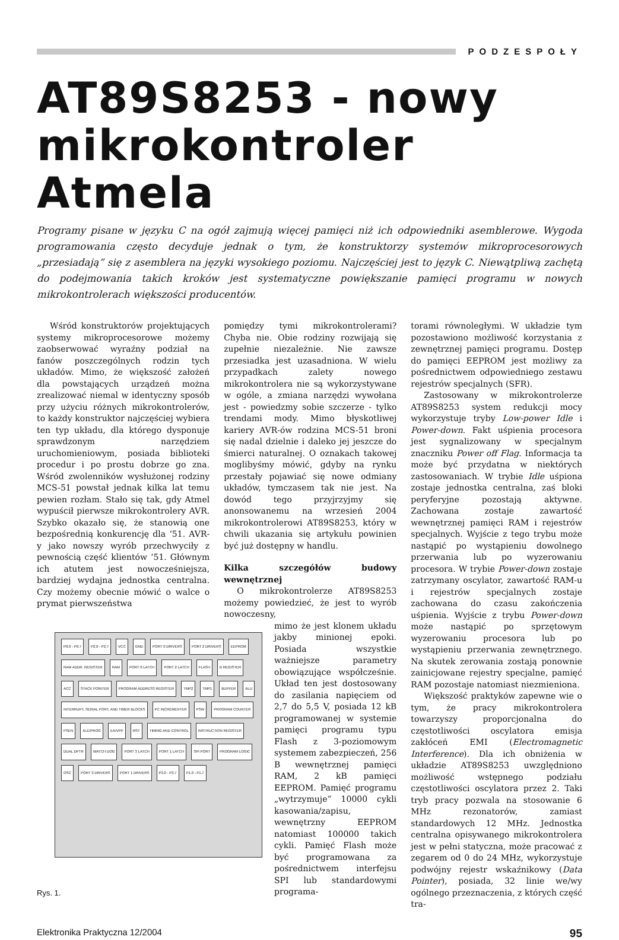PODZESPOŁY
AT89S8253 - nowy mikrokontroler Atmela
Programy pisane w języku C na ogół zajmują więcej pamięci niż ich odpowiedniki asemblerowe. Wygoda programowania często decyduje jednak o tym, że konstruktorzy systemów mikroprocesorowych „przesiadają” się z asemblera na języki wysokiego poziomu. Najczęściej jest to język C. Niewątpliwą zachętą do podejmowania takich kroków jest systematyczne powiększanie pamięci programu w nowych mikrokontrolerach większości producentów.
Wśród konstruktorów projektujących systemy mikroprocesorowe możemy zaobserwować wyraźny podział na fanów poszczególnych rodzin tych układów. Mimo, że większość założeń dla powstających urządzeń można zrealizować niemal w identyczny sposób przy użyciu różnych mikrokontrolerów, to każdy konstruktor najczęściej wybiera ten typ układu, dla którego dysponuje sprawdzonym narzędziem uruchomieniowym, posiada biblioteki procedur i po prostu dobrze go zna. Wśród zwolenników wysłużonej rodziny MCS-51 powstał jednak kilka lat temu pewien rozłam. Stało się tak, gdy Atmel wypuścił pierwsze mikrokontrolery AVR. Szybko okazało się, że stanowią one bezpośrednią konkurencję dla ‘51. AVR-y jako nowszy wyrób przechwyciły z pewnością część klientów ‘51. Głównym ich atutem jest nowocześniejsza, bardziej wydajna jednostka centralna. Czy możemy obecnie mówić o walce o prymat pierwszeństwa
pomiędzy tymi mikrokontrolerami? Chyba nie. Obie rodziny rozwijają się zupełnie niezależnie. Nie zawsze przesiadka jest uzasadniona. W wielu przypadkach zalety nowego mikrokontrolera nie są wykorzystywane w ogóle, a zmiana narzędzi wywołana jest - powiedzmy sobie szczerze - tylko trendami mody. Mimo błyskotliwej kariery AVR-ów rodzina MCS-51 broni się nadal dzielnie i daleko jej jeszcze do śmierci naturalnej. O oznakach takowej moglibyśmy mówić, gdyby na rynku przestały pojawiać się nowe odmiany układów, tymczasem tak nie jest. Na dowód tego przyjrzyjmy się anonsowanemu na wrzesień 2004 mikrokontrolerowi AT89S8253, który w chwili ukazania się artykułu powinien być już dostępny w handlu.
Kilka szczegółów budowy wewnętrznej
O mikrokontrolerze AT89S8253 możemy powiedzieć, że jest to wyrób nowoczesny,
P0.0 - P0.7 P2.0 - P2.7 VCC GND PORT 0 DRIVERS PORT 2 DRIVERS EEPROM RAM ADDR. REGISTER RAM PORT 0 LATCH PORT 2 LATCH FLASH B REGISTER ACC STACK POINTER PROGRAM ADDRESS REGISTER TMP2 TMP1 BUFFER ALU INTERRUPT, SERIAL PORT, AND TIMER BLOCKS PC INCREMENTER PSW PROGRAM COUNTER PSEN ALE/PROG EA/VPP RST TIMING AND CONTROL INSTRUCTION REGISTER DUAL DPTR WATCH DOG PORT 3 LATCH PORT 1 LATCH SPI PORT PROGRAM LOGIC OSC PORT 3 DRIVERS PORT 1 DRIVERS P3.0 - P3.7 P1.0 - P1.7
Rys. 1.
mimo że jest klonem układu jakby minionej epoki. Posiada wszystkie ważniejsze parametry obowiązujące współcześnie. Układ ten jest dostosowany do zasilania napięciem od 2,7 do 5,5 V, posiada 12 kB programowanej w systemie pamięci programu typu Flash z 3-poziomowym systemem zabezpieczeń, 256 B wewnętrznej pamięci RAM, 2 kB pamięci EEPROM. Pamięć programu „wytrzymuje” 10000 cykli kasowania/zapisu, wewnętrzny EEPROM natomiast 100000 takich cykli. Pamięć Flash może być programowana za pośrednictwem interfejsu SPI lub standardowymi programa-
torami równoległymi. W układzie tym pozostawiono możliwość korzystania z zewnętrznej pamięci programu. Dostęp do pamięci EEPROM jest możliwy za pośrednictwem odpowiedniego zestawu rejestrów specjalnych (SFR).
Zastosowany w mikrokontrolerze AT89S8253 system redukcji mocy wykorzystuje tryby Low-power Idle i Power-down. Fakt uśpienia procesora jest sygnalizowany w specjalnym znaczniku Power off Flag. Informacja ta może być przydatna w niektórych zastosowaniach. W trybie Idle uśpiona zostaje jednostka centralna, zaś bloki peryferyjne pozostają aktywne. Zachowana zostaje zawartość wewnętrznej pamięci RAM i rejestrów specjalnych. Wyjście z tego trybu może nastąpić po wystąpieniu dowolnego przerwania lub po wyzerowaniu procesora. W trybie Power-down zostaje zatrzymany oscylator, zawartość RAM-u i rejestrów specjalnych zostaje zachowana do czasu zakończenia uśpienia. Wyjście z trybu Power-down może nastąpić po sprzętowym wyzerowaniu procesora lub po wystąpieniu przerwania zewnętrznego. Na skutek zerowania zostają ponownie zainicjowane rejestry specjalne, pamięć RAM pozostaje natomiast niezmieniona.
Większość praktyków zapewne wie o tym, że pracy mikrokontrolera towarzyszy proporcjonalna do częstotliwości oscylatora emisja zakłóceń EMI (Electromagnetic Interference). Dla ich obniżenia w układzie AT89S8253 uwzględniono możliwość wstępnego podziału częstotliwości oscylatora przez 2. Taki tryb pracy pozwala na stosowanie 6 MHz rezonatorów, zamiast standardowych 12 MHz. Jednostka centralna opisywanego mikrokontrolera jest w pełni statyczna, może pracować z zegarem od 0 do 24 MHz, wykorzystuje podwójny rejestr wskaźnikowy (Data Pointer), posiada, 32 linie we/wy ogólnego przeznaczenia, z których część tra-
Elektronika Praktyczna 12/2004 95